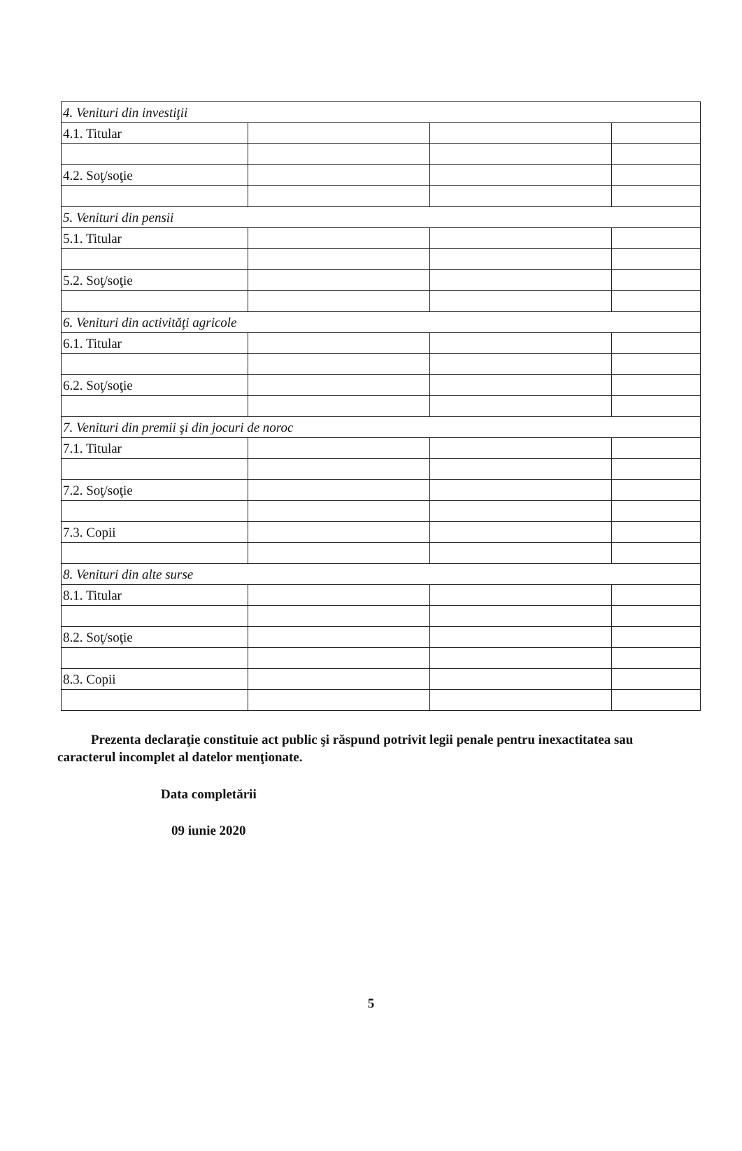| 4. Venituri din investiţii | | | |
| 4.1. Titular | | | |
| 4.2. Soţ/soţie | | | |
| 5. Venituri din pensii | | | |
| 5.1. Titular | | | |
| 5.2. Soţ/soţie | | | |
| 6. Venituri din activităţi agricole | | | |
| 6.1. Titular | | | |
| 6.2. Soţ/soţie | | | |
| 7. Venituri din premii şi din jocuri de noroc | | | |
| 7.1. Titular | | | |
| 7.2. Soţ/soţie | | | |
| 7.3. Copii | | | |
| 8. Venituri din alte surse | | | |
| 8.1. Titular | | | |
| 8.2. Soţ/soţie | | | |
| 8.3. Copii | | | |
Prezenta declaraţie constituie act public şi răspund potrivit legii penale pentru inexactitatea sau caracterul incomplet al datelor menţionate.
Data completării
09 iunie 2020
5